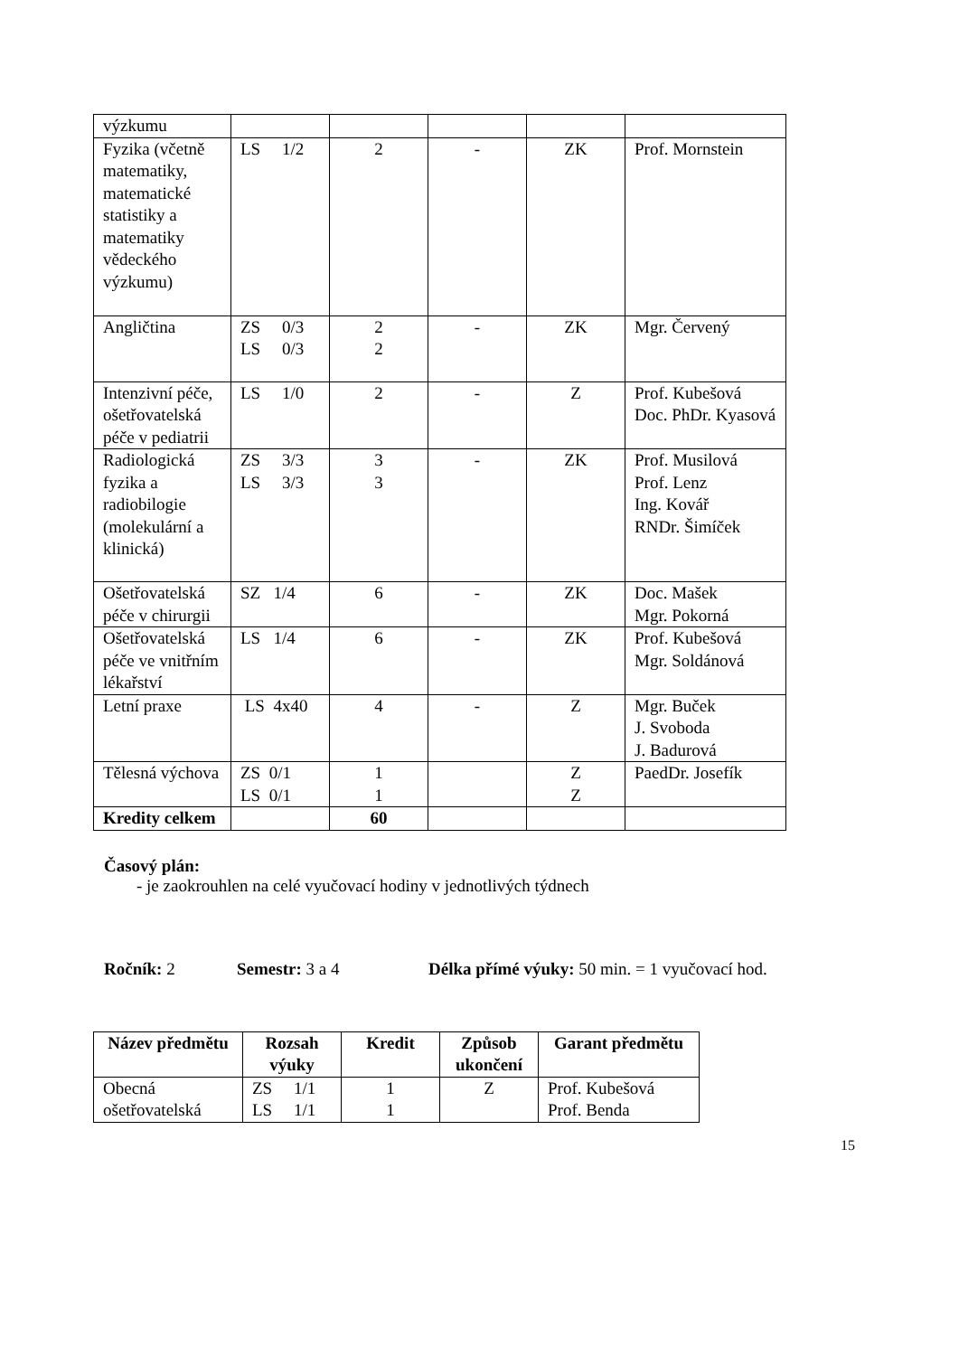| výzkumu | | | | | |
| Fyzika (včetně matematiky, matematické statistiky a matematiky vědeckého výzkumu) | LS 1/2 | 2 | - | ZK | Prof. Mornstein |
| Angličtina | ZS 0/3 LS 0/3 | 2 2 | - | ZK | Mgr. Červený |
| Intenzivní péče, ošetřovatelská péče v pediatrii | LS 1/0 | 2 | - | Z | Prof. Kubešová Doc. PhDr. Kyasová |
| Radiologická fyzika a radiobilogie (molekulární a klinická) | ZS 3/3 LS 3/3 | 3 3 | - | ZK | Prof. Musilová Prof. Lenz Ing. Kovář RNDr. Šimíček |
| Ošetřovatelská péče v chirurgii | SZ 1/4 | 6 | - | ZK | Doc. Mašek Mgr. Pokorná |
| Ošetřovatelská péče ve vnitřním lékařství | LS 1/4 | 6 | - | ZK | Prof. Kubešová Mgr. Soldánová |
| Letní praxe | LS 4x40 | 4 | - | Z | Mgr. Buček J. Svoboda J. Badurová |
| Tělesná výchova | ZS 0/1 LS 0/1 | 1 1 | | Z Z | PaedDr. Josefík |
| Kredity celkem | | 60 | | | |
Časový plán:
- je zaokrouhlen na celé vyučovací hodiny v jednotlivých týdnech
Ročník: 2 Semestr: 3 a 4 Délka přímé výuky: 50 min. = 1 vyučovací hod.
| Název předmětu | Rozsah výuky | Kredit | Způsob ukončení | Garant předmětu |
| --- | --- | --- | --- | --- |
| Obecná ošetřovatelská | ZS 1/1 LS 1/1 | 1 1 | Z | Prof. Kubešová Prof. Benda |
15